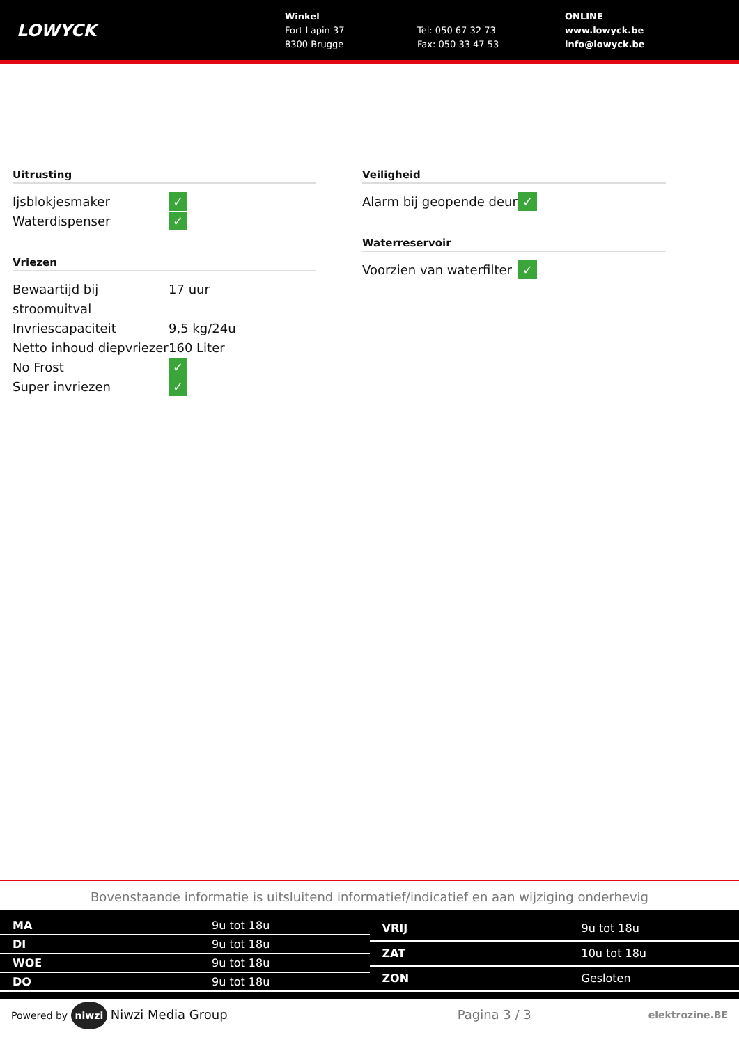LOWYCK
Winkel
Fort Lapin 37
8300 Brugge
Tel: 050 67 32 73
Fax: 050 33 47 53
ONLINE
www.lowyck.be
info@lowyck.be
Uitrusting
| Ijsblokjesmaker | ✓ |
| Waterdispenser | ✓ |
Vriezen
| Bewaartijd bij stroomuitval | 17 uur |
| Invriescapaciteit | 9,5 kg/24u |
| Netto inhoud diepvriezer | 160 Liter |
| No Frost | ✓ |
| Super invriezen | ✓ |
Veiligheid
| Alarm bij geopende deur | ✓ |
Waterreservoir
| Voorzien van waterfilter | ✓ |
Bovenstaande informatie is uitsluitend informatief/indicatief en aan wijziging onderhevig
| MA | 9u tot 18u |
| DI | 9u tot 18u |
| WOE | 9u tot 18u |
| DO | 9u tot 18u |
| VRIJ | 9u tot 18u |
| ZAT | 10u tot 18u |
| ZON | Gesloten |
Powered by niwzi Niwzi Media Group Pagina 3 / 3 elektrozine.BE